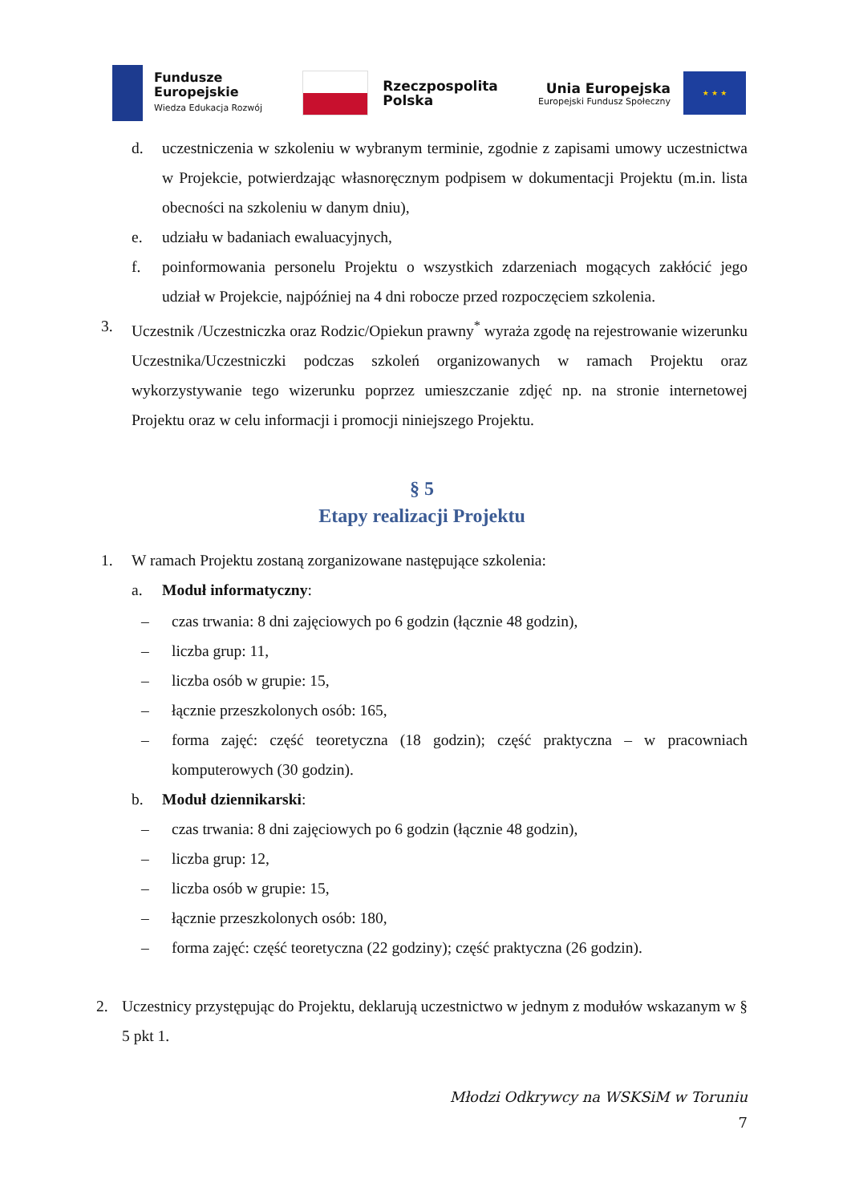Fundusze
Europejskie
Wiedza Edukacja Rozwój
Rzeczpospolita
Polska
Unia Europejska
Europejski Fundusz Społeczny
★ ★ ★
d. uczestniczenia w szkoleniu w wybranym terminie, zgodnie z zapisami umowy uczestnictwa w Projekcie, potwierdzając własnoręcznym podpisem w dokumentacji Projektu (m.in. lista obecności na szkoleniu w danym dniu),
e. udziału w badaniach ewaluacyjnych,
f. poinformowania personelu Projektu o wszystkich zdarzeniach mogących zakłócić jego udział w Projekcie, najpóźniej na 4 dni robocze przed rozpoczęciem szkolenia.
3. Uczestnik /Uczestniczka oraz Rodzic/Opiekun prawny<sup>*</sup> wyraża zgodę na rejestrowanie wizerunku Uczestnika/Uczestniczki podczas szkoleń organizowanych w ramach Projektu oraz wykorzystywanie tego wizerunku poprzez umieszczanie zdjęć np. na stronie internetowej Projektu oraz w celu informacji i promocji niniejszego Projektu.
§ 5
Etapy realizacji Projektu
1. W ramach Projektu zostaną zorganizowane następujące szkolenia:
a. Moduł informatyczny:
– czas trwania: 8 dni zajęciowych po 6 godzin (łącznie 48 godzin),
– liczba grup: 11,
– liczba osób w grupie: 15,
– łącznie przeszkolonych osób: 165,
– forma zajęć: część teoretyczna (18 godzin); część praktyczna – w pracowniach komputerowych (30 godzin).
b. Moduł dziennikarski:
– czas trwania: 8 dni zajęciowych po 6 godzin (łącznie 48 godzin),
– liczba grup: 12,
– liczba osób w grupie: 15,
– łącznie przeszkolonych osób: 180,
– forma zajęć: część teoretyczna (22 godziny); część praktyczna (26 godzin).
2. Uczestnicy przystępując do Projektu, deklarują uczestnictwo w jednym z modułów wskazanym w § 5 pkt 1.
Młodzi Odkrywcy na WSKSiM w Toruniu
7